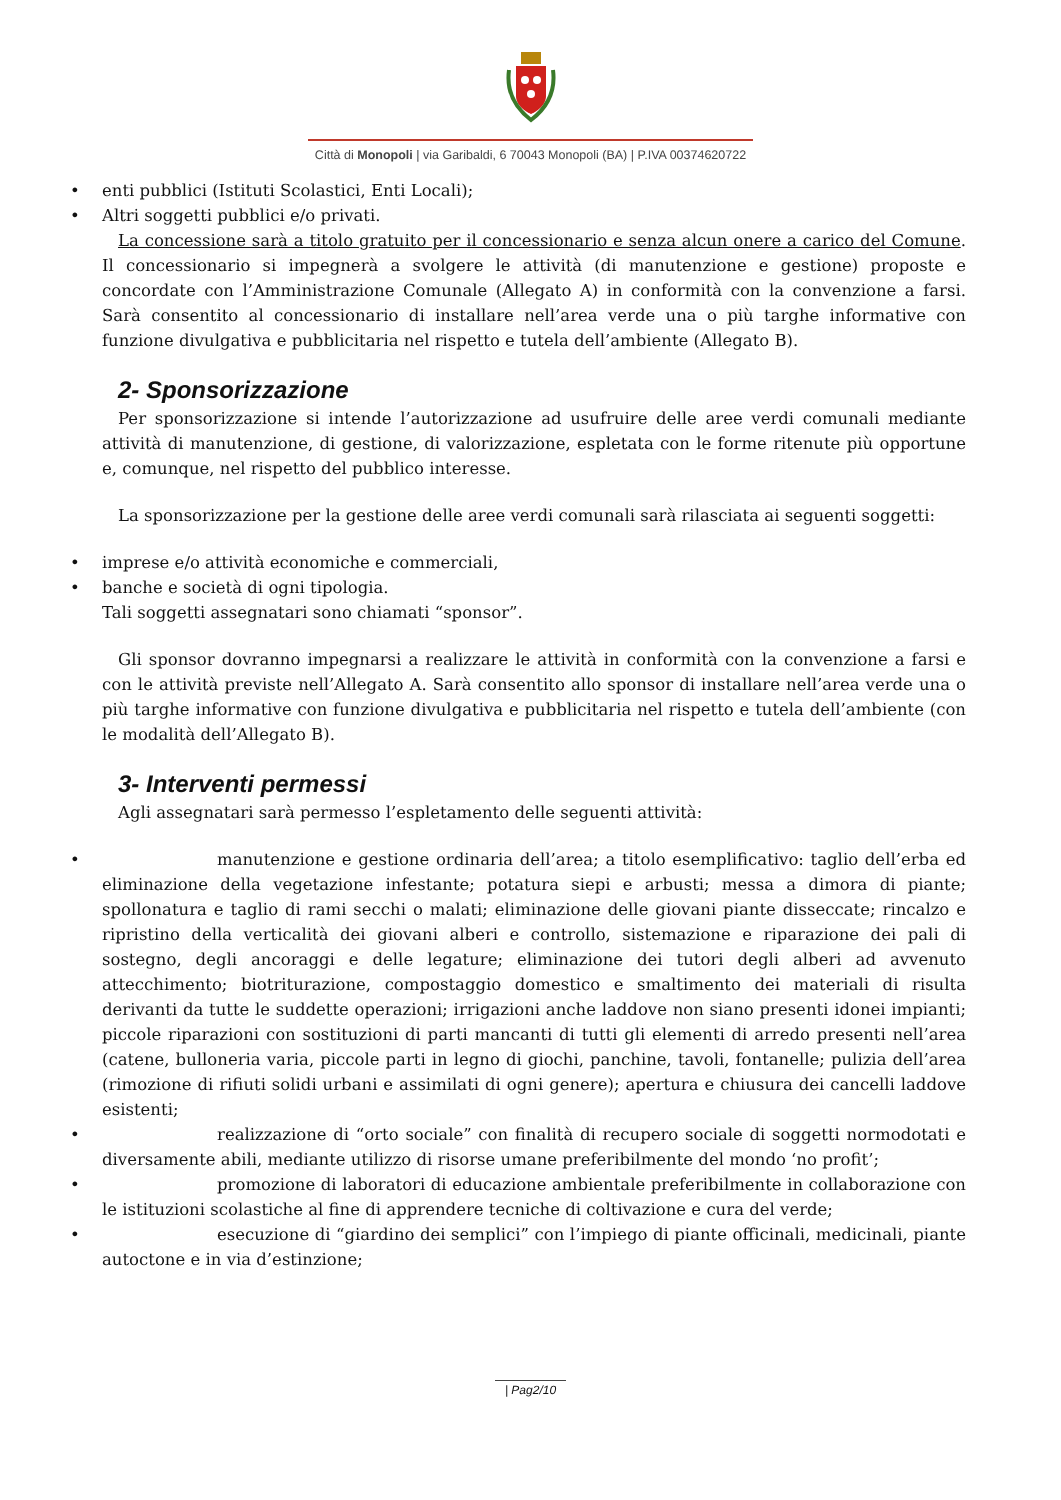Città di Monopoli | via Garibaldi, 6 70043 Monopoli (BA) | P.IVA 00374620722
• enti pubblici (Istituti Scolastici, Enti Locali);
• Altri soggetti pubblici e/o privati.
La concessione sarà a titolo gratuito per il concessionario e senza alcun onere a carico del Comune. Il concessionario si impegnerà a svolgere le attività (di manutenzione e gestione) proposte e concordate con l’Amministrazione Comunale (Allegato A) in conformità con la convenzione a farsi. Sarà consentito al concessionario di installare nell’area verde una o più targhe informative con funzione divulgativa e pubblicitaria nel rispetto e tutela dell’ambiente (Allegato B).
2- Sponsorizzazione
Per sponsorizzazione si intende l’autorizzazione ad usufruire delle aree verdi comunali mediante attività di manutenzione, di gestione, di valorizzazione, espletata con le forme ritenute più opportune e, comunque, nel rispetto del pubblico interesse.
La sponsorizzazione per la gestione delle aree verdi comunali sarà rilasciata ai seguenti soggetti:
• imprese e/o attività economiche e commerciali,
• banche e società di ogni tipologia.
Tali soggetti assegnatari sono chiamati “sponsor”.
Gli sponsor dovranno impegnarsi a realizzare le attività in conformità con la convenzione a farsi e con le attività previste nell’Allegato A. Sarà consentito allo sponsor di installare nell’area verde una o più targhe informative con funzione divulgativa e pubblicitaria nel rispetto e tutela dell’ambiente (con le modalità dell’Allegato B).
3- Interventi permessi
Agli assegnatari sarà permesso l’espletamento delle seguenti attività:
• manutenzione e gestione ordinaria dell’area; a titolo esemplificativo: taglio dell’erba ed eliminazione della vegetazione infestante; potatura siepi e arbusti; messa a dimora di piante; spollonatura e taglio di rami secchi o malati; eliminazione delle giovani piante disseccate; rincalzo e ripristino della verticalità dei giovani alberi e controllo, sistemazione e riparazione dei pali di sostegno, degli ancoraggi e delle legature; eliminazione dei tutori degli alberi ad avvenuto attecchimento; biotriturazione, compostaggio domestico e smaltimento dei materiali di risulta derivanti da tutte le suddette operazioni; irrigazioni anche laddove non siano presenti idonei impianti; piccole riparazioni con sostituzioni di parti mancanti di tutti gli elementi di arredo presenti nell’area (catene, bulloneria varia, piccole parti in legno di giochi, panchine, tavoli, fontanelle; pulizia dell’area (rimozione di rifiuti solidi urbani e assimilati di ogni genere); apertura e chiusura dei cancelli laddove esistenti;
• realizzazione di “orto sociale” con finalità di recupero sociale di soggetti normodotati e diversamente abili, mediante utilizzo di risorse umane preferibilmente del mondo ‘no profit’;
• promozione di laboratori di educazione ambientale preferibilmente in collaborazione con le istituzioni scolastiche al fine di apprendere tecniche di coltivazione e cura del verde;
• esecuzione di “giardino dei semplici” con l’impiego di piante officinali, medicinali, piante autoctone e in via d’estinzione;
| Pag2/10